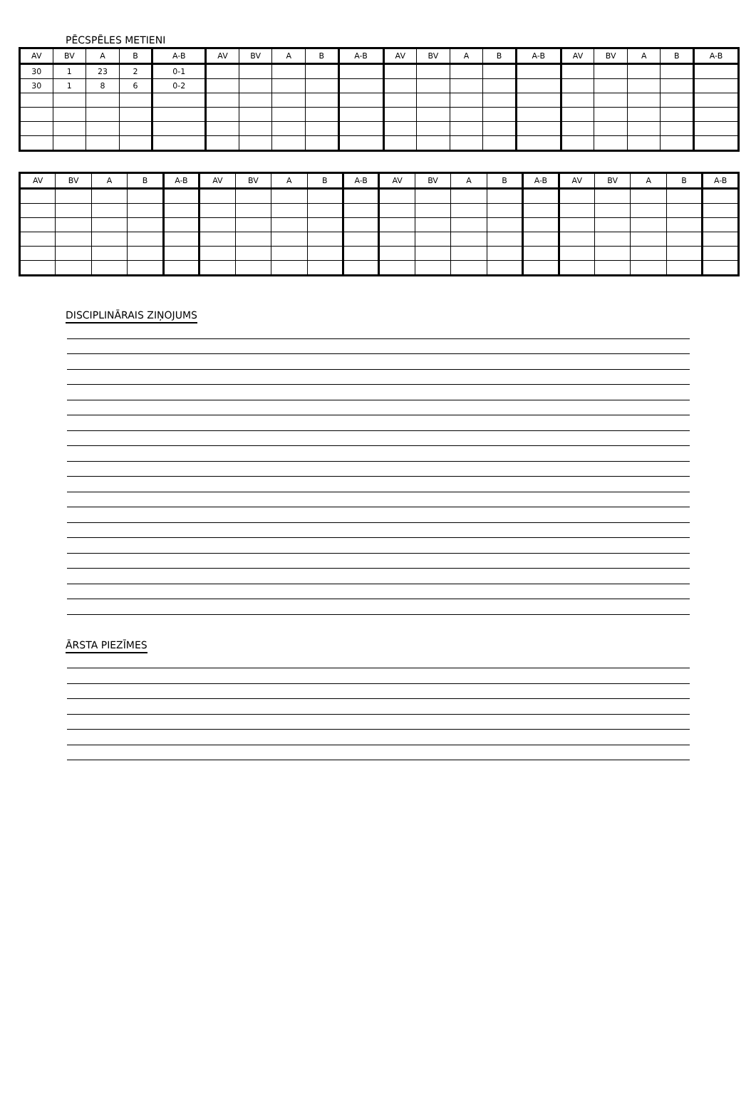PĒCSPĒLES METIENI
| AV | BV | A | B | A-B | AV | BV | A | B | A-B | AV | BV | A | B | A-B | AV | BV | A | B | A-B |
| --- | --- | --- | --- | --- | --- | --- | --- | --- | --- | --- | --- | --- | --- | --- | --- | --- | --- | --- | --- |
| 30 | 1 | 23 | 2 | 0-1 | | | | | | | | | | | | | | | |
| 30 | 1 | 8 | 6 | 0-2 | | | | | | | | | | | | | | | |
| AV | BV | A | B | A-B | AV | BV | A | B | A-B | AV | BV | A | B | A-B | AV | BV | A | B | A-B |
| --- | --- | --- | --- | --- | --- | --- | --- | --- | --- | --- | --- | --- | --- | --- | --- | --- | --- | --- | --- |
DISCIPLINĀRAIS ZIŅOJUMS
ĀRSTA PIEZĪMES